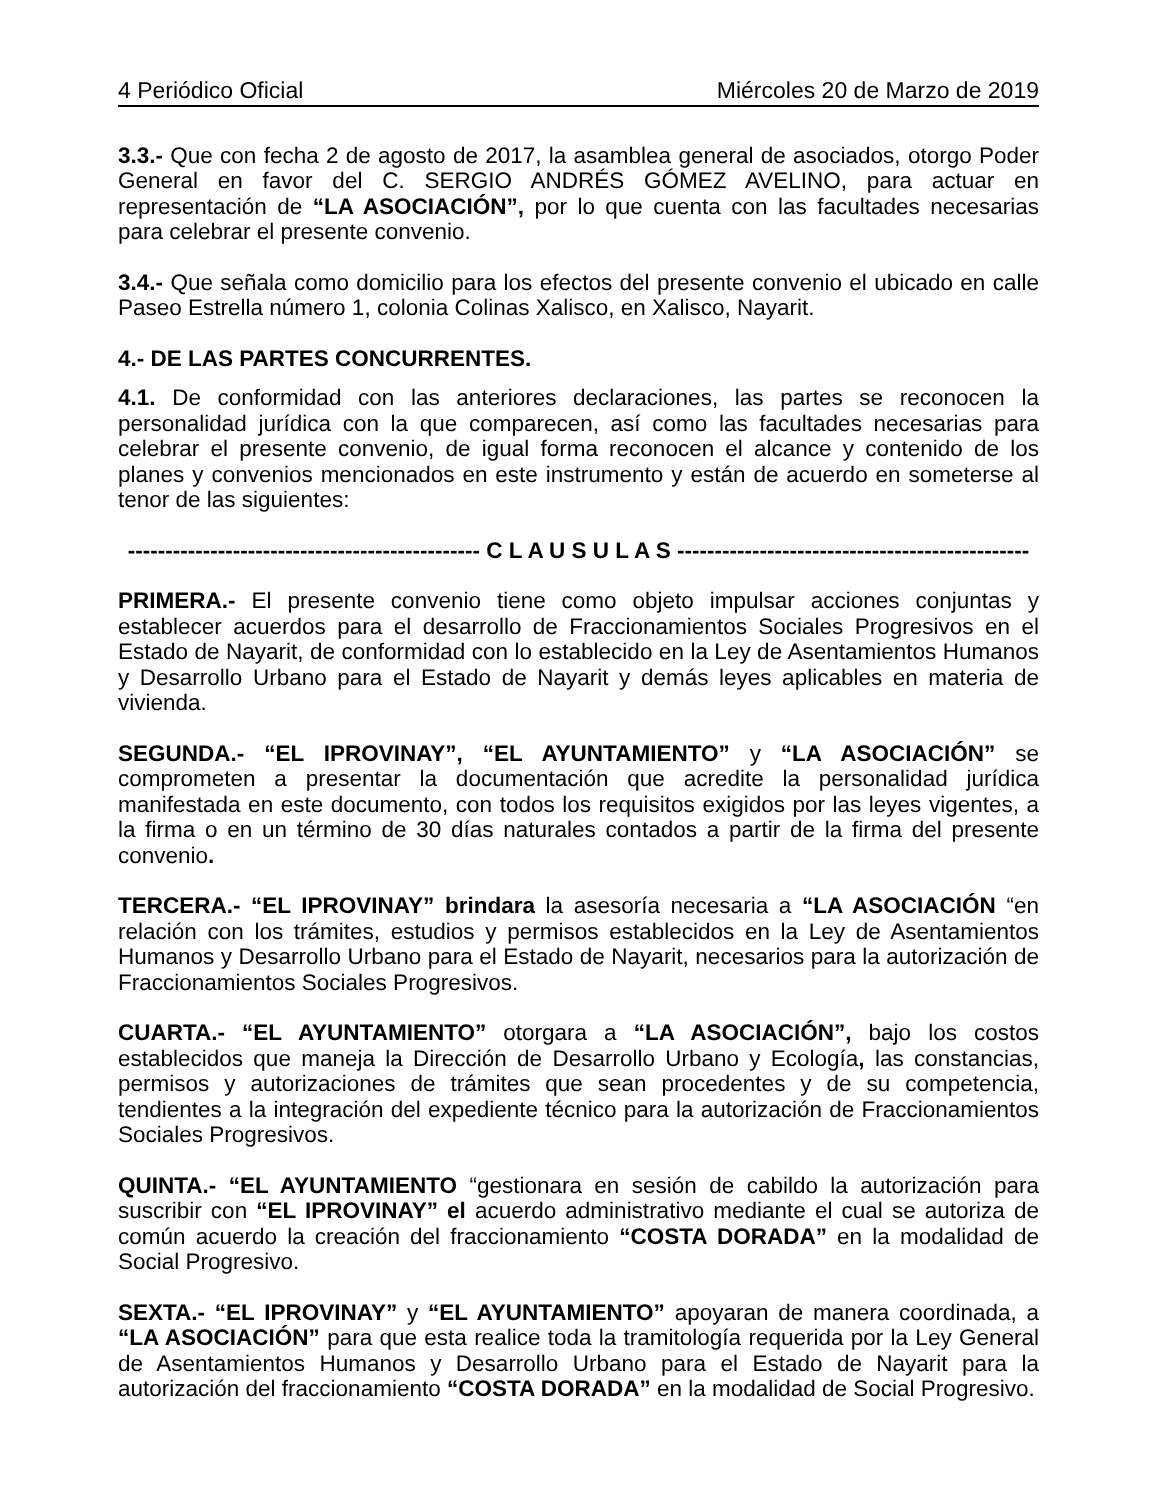4 Periódico Oficial Miércoles 20 de Marzo de 2019
3.3.- Que con fecha 2 de agosto de 2017, la asamblea general de asociados, otorgo Poder General en favor del C. SERGIO ANDRÉS GÓMEZ AVELINO, para actuar en representación de “LA ASOCIACIÓN”, por lo que cuenta con las facultades necesarias para celebrar el presente convenio.
3.4.- Que señala como domicilio para los efectos del presente convenio el ubicado en calle Paseo Estrella número 1, colonia Colinas Xalisco, en Xalisco, Nayarit.
4.- DE LAS PARTES CONCURRENTES.
4.1. De conformidad con las anteriores declaraciones, las partes se reconocen la personalidad jurídica con la que comparecen, así como las facultades necesarias para celebrar el presente convenio, de igual forma reconocen el alcance y contenido de los planes y convenios mencionados en este instrumento y están de acuerdo en someterse al tenor de las siguientes:
----------------------------------------------- C L A U S U L A S -----------------------------------------------
PRIMERA.- El presente convenio tiene como objeto impulsar acciones conjuntas y establecer acuerdos para el desarrollo de Fraccionamientos Sociales Progresivos en el Estado de Nayarit, de conformidad con lo establecido en la Ley de Asentamientos Humanos y Desarrollo Urbano para el Estado de Nayarit y demás leyes aplicables en materia de vivienda.
SEGUNDA.- “EL IPROVINAY”, “EL AYUNTAMIENTO” y “LA ASOCIACIÓN” se comprometen a presentar la documentación que acredite la personalidad jurídica manifestada en este documento, con todos los requisitos exigidos por las leyes vigentes, a la firma o en un término de 30 días naturales contados a partir de la firma del presente convenio.
TERCERA.- “EL IPROVINAY” brindara la asesoría necesaria a “LA ASOCIACIÓN “en relación con los trámites, estudios y permisos establecidos en la Ley de Asentamientos Humanos y Desarrollo Urbano para el Estado de Nayarit, necesarios para la autorización de Fraccionamientos Sociales Progresivos.
CUARTA.- “EL AYUNTAMIENTO” otorgara a “LA ASOCIACIÓN”, bajo los costos establecidos que maneja la Dirección de Desarrollo Urbano y Ecología, las constancias, permisos y autorizaciones de trámites que sean procedentes y de su competencia, tendientes a la integración del expediente técnico para la autorización de Fraccionamientos Sociales Progresivos.
QUINTA.- “EL AYUNTAMIENTO “gestionara en sesión de cabildo la autorización para suscribir con “EL IPROVINAY” el acuerdo administrativo mediante el cual se autoriza de común acuerdo la creación del fraccionamiento “COSTA DORADA” en la modalidad de Social Progresivo.
SEXTA.- “EL IPROVINAY” y “EL AYUNTAMIENTO” apoyaran de manera coordinada, a “LA ASOCIACIÓN” para que esta realice toda la tramitología requerida por la Ley General de Asentamientos Humanos y Desarrollo Urbano para el Estado de Nayarit para la autorización del fraccionamiento “COSTA DORADA” en la modalidad de Social Progresivo.